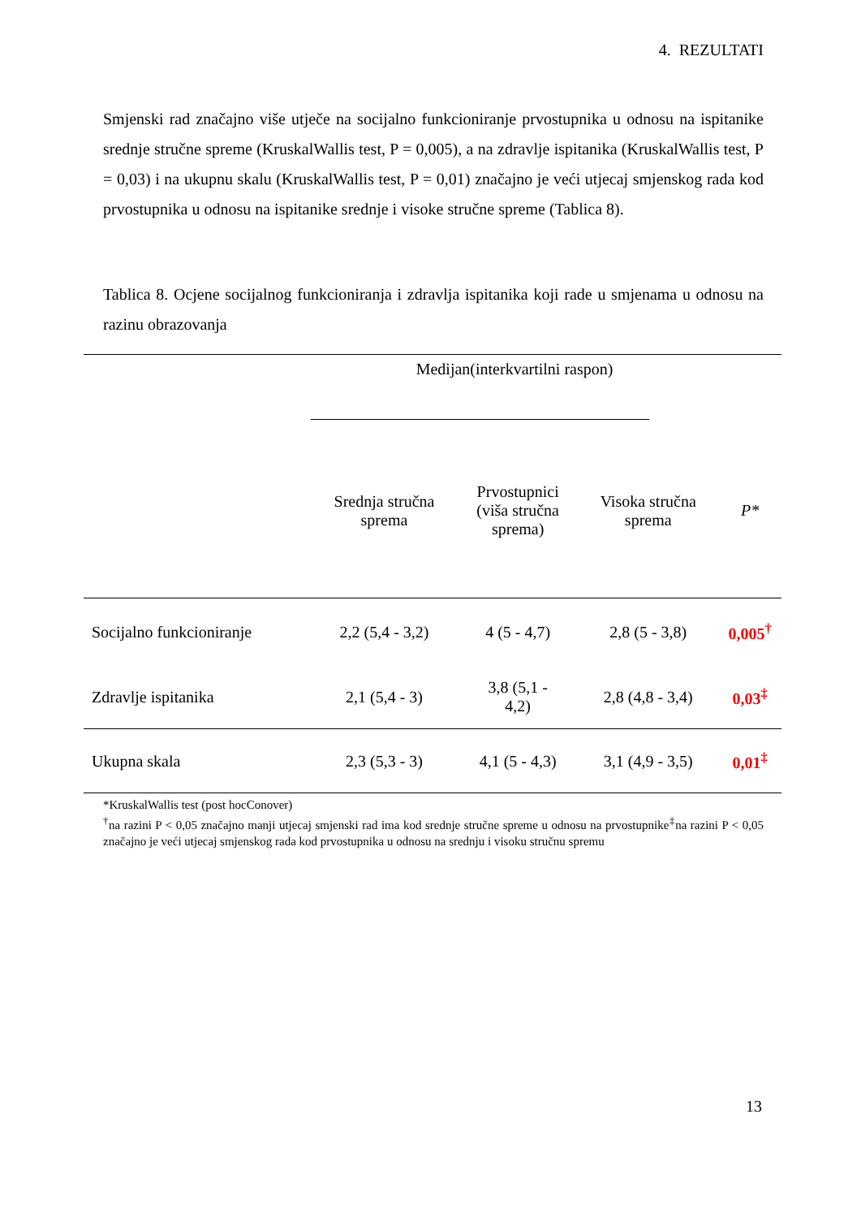4. REZULTATI
Smjenski rad značajno više utječe na socijalno funkcioniranje prvostupnika u odnosu na ispitanike srednje stručne spreme (KruskalWallis test, P = 0,005), a na zdravlje ispitanika (KruskalWallis test, P = 0,03) i na ukupnu skalu (KruskalWallis test, P = 0,01) značajno je veći utjecaj smjenskog rada kod prvostupnika u odnosu na ispitanike srednje i visoke stručne spreme (Tablica 8).
Tablica 8. Ocjene socijalnog funkcioniranja i zdravlja ispitanika koji rade u smjenama u odnosu na razinu obrazovanja
| | Medijan(interkvartilni raspon) | | | |
| --- | --- | --- | --- | --- |
| | Srednja stručna sprema | Prvostupnici (viša stručna sprema) | Visoka stručna sprema | P* |
| Socijalno funkcioniranje | 2,2 (5,4 - 3,2) | 4 (5 - 4,7) | 2,8 (5 - 3,8) | 0,005<sup>†</sup> |
| Zdravlje ispitanika | 2,1 (5,4 - 3) | 3,8 (5,1 - 4,2) | 2,8 (4,8 - 3,4) | 0,03<sup>‡</sup> |
| Ukupna skala | 2,3 (5,3 - 3) | 4,1 (5 - 4,3) | 3,1 (4,9 - 3,5) | 0,01<sup>‡</sup> |
*KruskalWallis test (post hocConover)
<sup>†</sup> na razini P < 0,05 značajno manji utjecaj smjenski rad ima kod srednje stručne spreme u odnosu na prvostupnike<sup>‡</sup>na razini P < 0,05 značajno je veći utjecaj smjenskog rada kod prvostupnika u odnosu na srednju i visoku stručnu spremu
13